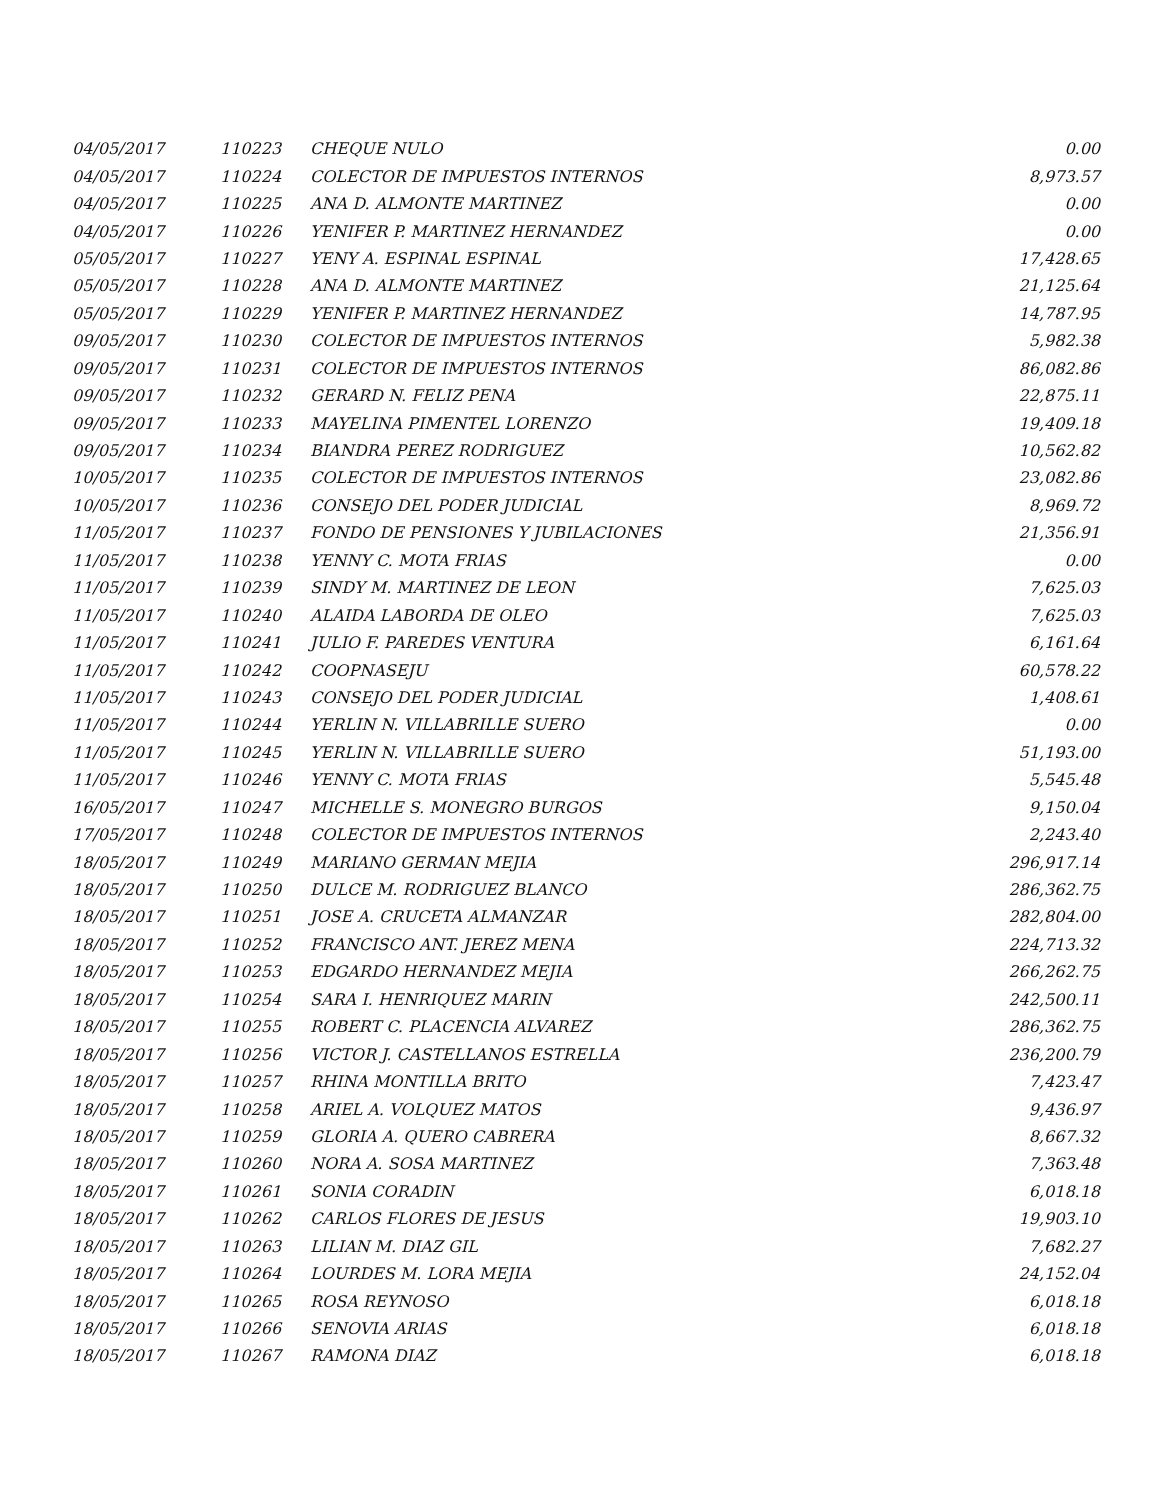| 04/05/2017 | 110223 | CHEQUE NULO | 0.00 |
| 04/05/2017 | 110224 | COLECTOR DE IMPUESTOS INTERNOS | 8,973.57 |
| 04/05/2017 | 110225 | ANA D. ALMONTE MARTINEZ | 0.00 |
| 04/05/2017 | 110226 | YENIFER P. MARTINEZ HERNANDEZ | 0.00 |
| 05/05/2017 | 110227 | YENY A. ESPINAL ESPINAL | 17,428.65 |
| 05/05/2017 | 110228 | ANA D. ALMONTE MARTINEZ | 21,125.64 |
| 05/05/2017 | 110229 | YENIFER P. MARTINEZ HERNANDEZ | 14,787.95 |
| 09/05/2017 | 110230 | COLECTOR DE IMPUESTOS INTERNOS | 5,982.38 |
| 09/05/2017 | 110231 | COLECTOR DE IMPUESTOS INTERNOS | 86,082.86 |
| 09/05/2017 | 110232 | GERARD N. FELIZ PENA | 22,875.11 |
| 09/05/2017 | 110233 | MAYELINA PIMENTEL LORENZO | 19,409.18 |
| 09/05/2017 | 110234 | BIANDRA PEREZ RODRIGUEZ | 10,562.82 |
| 10/05/2017 | 110235 | COLECTOR DE IMPUESTOS INTERNOS | 23,082.86 |
| 10/05/2017 | 110236 | CONSEJO DEL PODER JUDICIAL | 8,969.72 |
| 11/05/2017 | 110237 | FONDO DE PENSIONES Y JUBILACIONES | 21,356.91 |
| 11/05/2017 | 110238 | YENNY C. MOTA FRIAS | 0.00 |
| 11/05/2017 | 110239 | SINDY M. MARTINEZ DE LEON | 7,625.03 |
| 11/05/2017 | 110240 | ALAIDA LABORDA DE OLEO | 7,625.03 |
| 11/05/2017 | 110241 | JULIO F. PAREDES VENTURA | 6,161.64 |
| 11/05/2017 | 110242 | COOPNASEJU | 60,578.22 |
| 11/05/2017 | 110243 | CONSEJO DEL PODER JUDICIAL | 1,408.61 |
| 11/05/2017 | 110244 | YERLIN N. VILLABRILLE SUERO | 0.00 |
| 11/05/2017 | 110245 | YERLIN N. VILLABRILLE SUERO | 51,193.00 |
| 11/05/2017 | 110246 | YENNY C. MOTA FRIAS | 5,545.48 |
| 16/05/2017 | 110247 | MICHELLE S. MONEGRO BURGOS | 9,150.04 |
| 17/05/2017 | 110248 | COLECTOR DE IMPUESTOS INTERNOS | 2,243.40 |
| 18/05/2017 | 110249 | MARIANO GERMAN MEJIA | 296,917.14 |
| 18/05/2017 | 110250 | DULCE M. RODRIGUEZ BLANCO | 286,362.75 |
| 18/05/2017 | 110251 | JOSE A. CRUCETA ALMANZAR | 282,804.00 |
| 18/05/2017 | 110252 | FRANCISCO ANT. JEREZ MENA | 224,713.32 |
| 18/05/2017 | 110253 | EDGARDO HERNANDEZ MEJIA | 266,262.75 |
| 18/05/2017 | 110254 | SARA I. HENRIQUEZ MARIN | 242,500.11 |
| 18/05/2017 | 110255 | ROBERT C. PLACENCIA ALVAREZ | 286,362.75 |
| 18/05/2017 | 110256 | VICTOR J. CASTELLANOS ESTRELLA | 236,200.79 |
| 18/05/2017 | 110257 | RHINA MONTILLA BRITO | 7,423.47 |
| 18/05/2017 | 110258 | ARIEL A. VOLQUEZ MATOS | 9,436.97 |
| 18/05/2017 | 110259 | GLORIA A. QUERO CABRERA | 8,667.32 |
| 18/05/2017 | 110260 | NORA A. SOSA MARTINEZ | 7,363.48 |
| 18/05/2017 | 110261 | SONIA CORADIN | 6,018.18 |
| 18/05/2017 | 110262 | CARLOS FLORES DE JESUS | 19,903.10 |
| 18/05/2017 | 110263 | LILIAN M. DIAZ GIL | 7,682.27 |
| 18/05/2017 | 110264 | LOURDES M. LORA MEJIA | 24,152.04 |
| 18/05/2017 | 110265 | ROSA REYNOSO | 6,018.18 |
| 18/05/2017 | 110266 | SENOVIA ARIAS | 6,018.18 |
| 18/05/2017 | 110267 | RAMONA DIAZ | 6,018.18 |